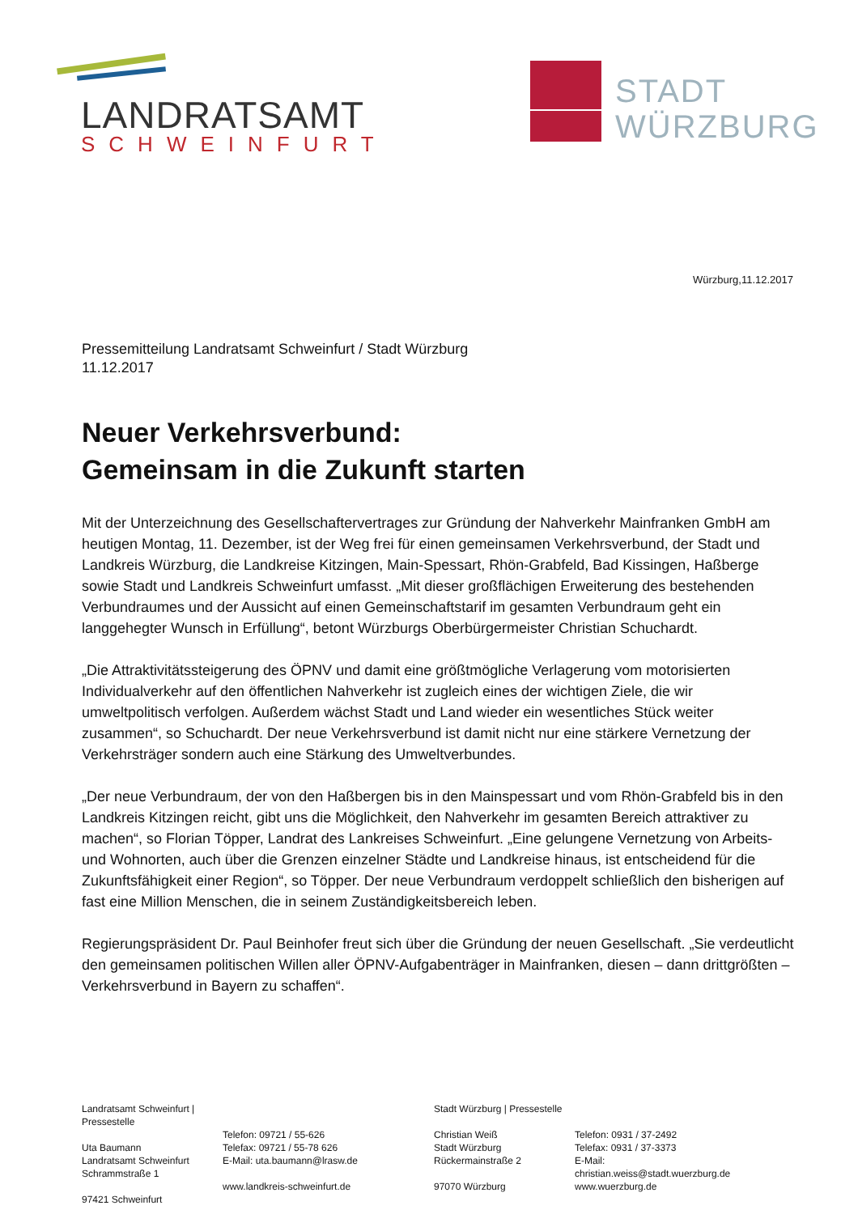LANDRATSAMT
SCHWEINFURT
STADT
WÜRZBURG
Würzburg,11.12.2017
Pressemitteilung Landratsamt Schweinfurt / Stadt Würzburg
11.12.2017
Neuer Verkehrsverbund:
Gemeinsam in die Zukunft starten
Mit der Unterzeichnung des Gesellschaftervertrages zur Gründung der Nahverkehr Mainfranken GmbH am heutigen Montag, 11. Dezember, ist der Weg frei für einen gemeinsamen Verkehrsverbund, der Stadt und Landkreis Würzburg, die Landkreise Kitzingen, Main-Spessart, Rhön-Grabfeld, Bad Kissingen, Haßberge sowie Stadt und Landkreis Schweinfurt umfasst. „Mit dieser großflächigen Erweiterung des bestehenden Verbundraumes und der Aussicht auf einen Gemeinschaftstarif im gesamten Verbundraum geht ein langgehegter Wunsch in Erfüllung“, betont Würzburgs Oberbürgermeister Christian Schuchardt.
„Die Attraktivitätssteigerung des ÖPNV und damit eine größtmögliche Verlagerung vom motorisierten Individualverkehr auf den öffentlichen Nahverkehr ist zugleich eines der wichtigen Ziele, die wir umweltpolitisch verfolgen. Außerdem wächst Stadt und Land wieder ein wesentliches Stück weiter zusammen“, so Schuchardt. Der neue Verkehrsverbund ist damit nicht nur eine stärkere Vernetzung der Verkehrsträger sondern auch eine Stärkung des Umweltverbundes.
„Der neue Verbundraum, der von den Haßbergen bis in den Mainspessart und vom Rhön-Grabfeld bis in den Landkreis Kitzingen reicht, gibt uns die Möglichkeit, den Nahverkehr im gesamten Bereich attraktiver zu machen“, so Florian Töpper, Landrat des Lankreises Schweinfurt. „Eine gelungene Vernetzung von Arbeits- und Wohnorten, auch über die Grenzen einzelner Städte und Landkreise hinaus, ist entscheidend für die Zukunftsfähigkeit einer Region“, so Töpper. Der neue Verbundraum verdoppelt schließlich den bisherigen auf fast eine Million Menschen, die in seinem Zuständigkeitsbereich leben.
Regierungspräsident Dr. Paul Beinhofer freut sich über die Gründung der neuen Gesellschaft. „Sie verdeutlicht den gemeinsamen politischen Willen aller ÖPNV-Aufgabenträger in Mainfranken, diesen – dann drittgrößten – Verkehrsverbund in Bayern zu schaffen“.
Landratsamt Schweinfurt | Pressestelle
Uta Baumann
Landratsamt Schweinfurt
Schrammstraße 1
97421 Schweinfurt
Telefon: 09721 / 55-626
Telefax: 09721 / 55-78 626
E-Mail: uta.baumann@lrasw.de
www.landkreis-schweinfurt.de
Stadt Würzburg | Pressestelle
Christian Weiß
Stadt Würzburg
Rückermainstraße 2
97070 Würzburg
Telefon: 0931 / 37-2492
Telefax: 0931 / 37-3373
E-Mail:
christian.weiss@stadt.wuerzburg.de
www.wuerzburg.de